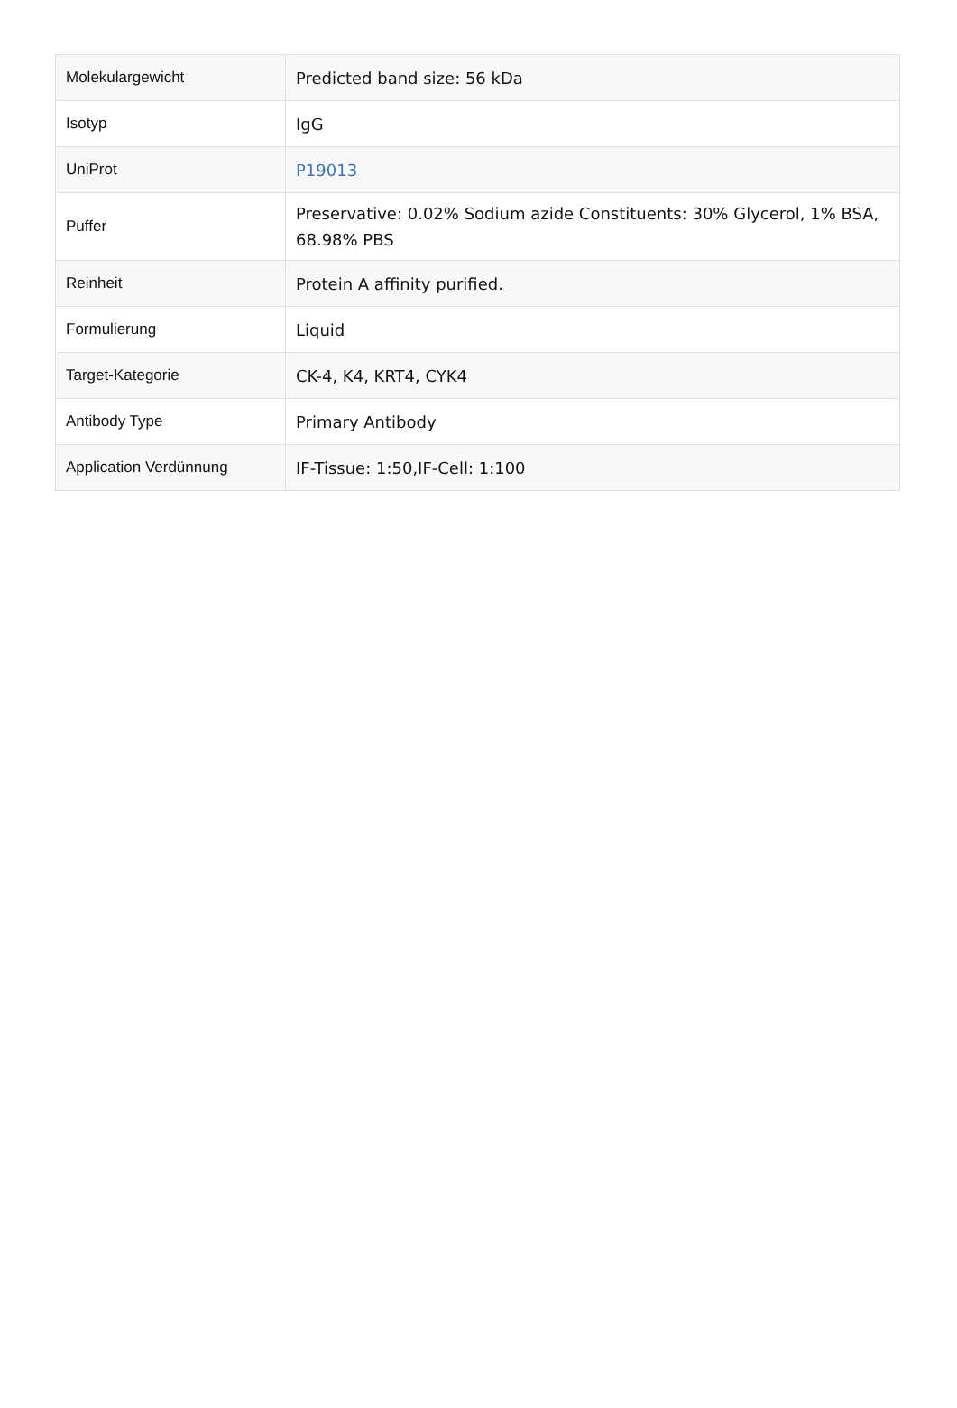| Molekulargewicht | Predicted band size: 56 kDa |
| Isotyp | IgG |
| UniProt | P19013 |
| Puffer | Preservative: 0.02% Sodium azide Constituents: 30% Glycerol, 1% BSA, 68.98% PBS |
| Reinheit | Protein A affinity purified. |
| Formulierung | Liquid |
| Target-Kategorie | CK-4, K4, KRT4, CYK4 |
| Antibody Type | Primary Antibody |
| Application Verdünnung | IF-Tissue: 1:50,IF-Cell: 1:100 |